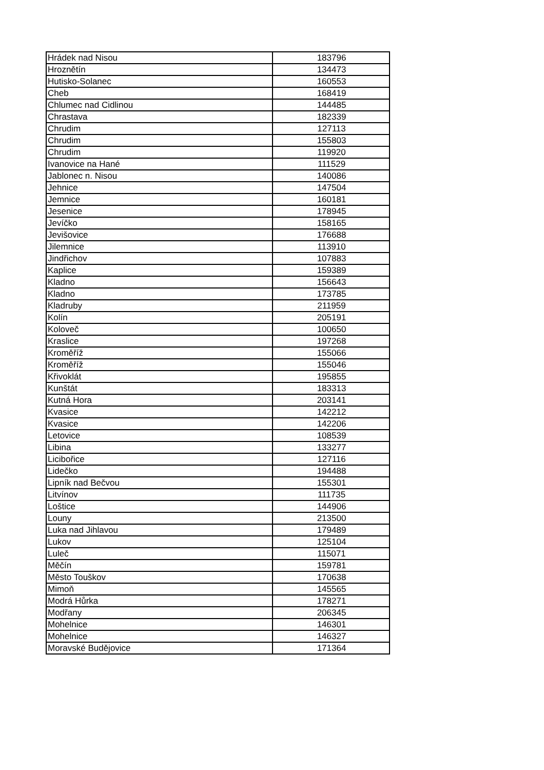| Hrádek nad Nisou | 183796 |
| Hroznětín | 134473 |
| Hutisko-Solanec | 160553 |
| Cheb | 168419 |
| Chlumec nad Cidlinou | 144485 |
| Chrastava | 182339 |
| Chrudim | 127113 |
| Chrudim | 155803 |
| Chrudim | 119920 |
| Ivanovice na Hané | 111529 |
| Jablonec n. Nisou | 140086 |
| Jehnice | 147504 |
| Jemnice | 160181 |
| Jesenice | 178945 |
| Jevíčko | 158165 |
| Jevišovice | 176688 |
| Jilemnice | 113910 |
| Jindřichov | 107883 |
| Kaplice | 159389 |
| Kladno | 156643 |
| Kladno | 173785 |
| Kladruby | 211959 |
| Kolín | 205191 |
| Koloveč | 100650 |
| Kraslice | 197268 |
| Kroměříž | 155066 |
| Kroměříž | 155046 |
| Křivoklát | 195855 |
| Kunštát | 183313 |
| Kutná Hora | 203141 |
| Kvasice | 142212 |
| Kvasice | 142206 |
| Letovice | 108539 |
| Libina | 133277 |
| Licibořice | 127116 |
| Lidečko | 194488 |
| Lipník nad Bečvou | 155301 |
| Litvínov | 111735 |
| Loštice | 144906 |
| Louny | 213500 |
| Luka nad Jihlavou | 179489 |
| Lukov | 125104 |
| Luleč | 115071 |
| Měčín | 159781 |
| Město Touškov | 170638 |
| Mimoň | 145565 |
| Modrá Hůrka | 178271 |
| Modřany | 206345 |
| Mohelnice | 146301 |
| Mohelnice | 146327 |
| Moravské Budějovice | 171364 |